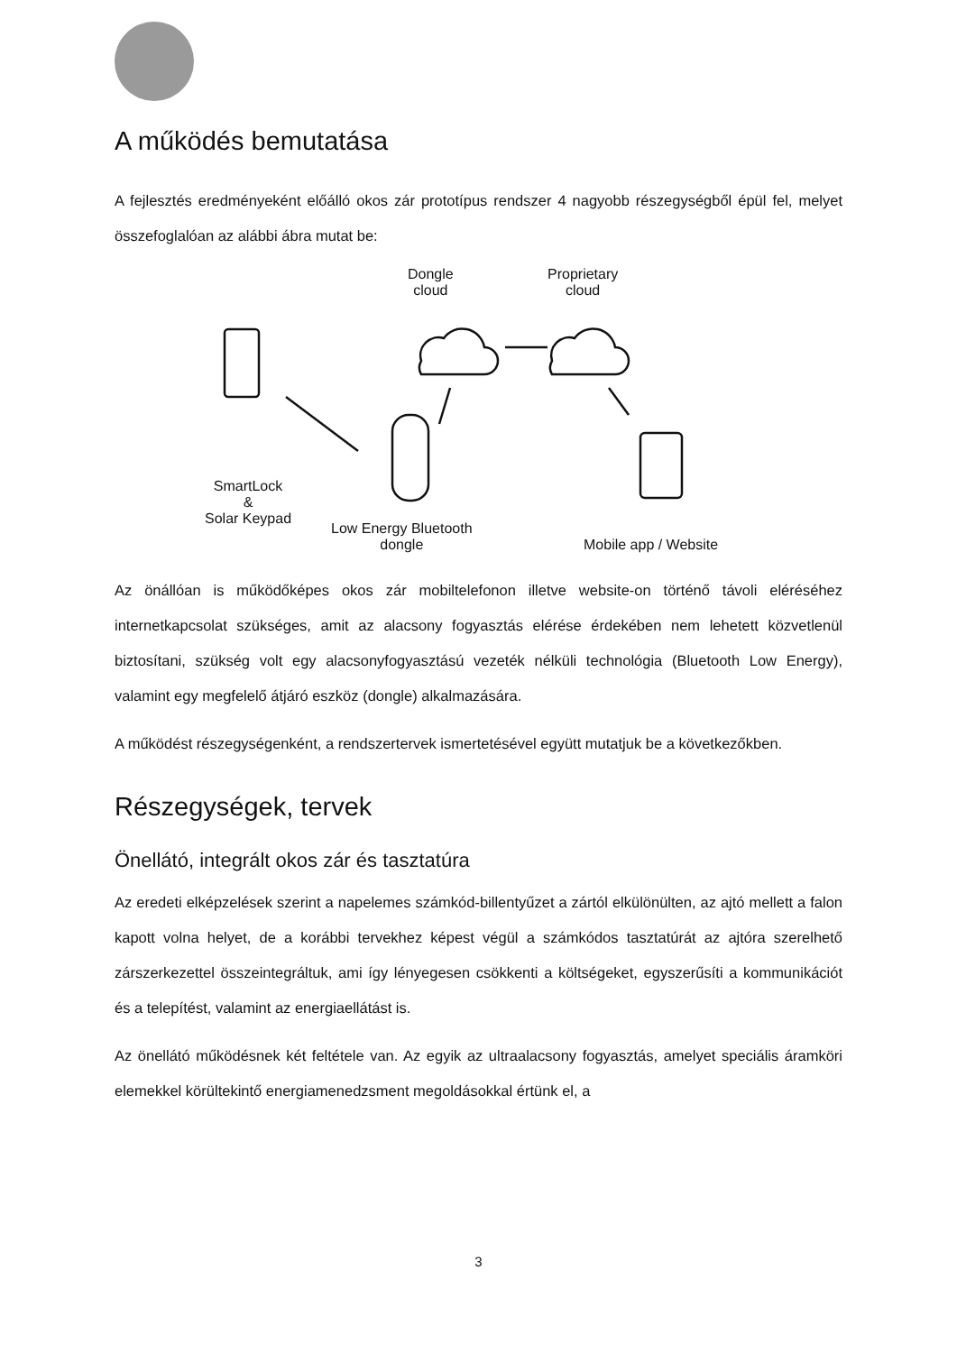A működés bemutatása
A fejlesztés eredményeként előálló okos zár prototípus rendszer 4 nagyobb részegységből épül fel, melyet összefoglalóan az alábbi ábra mutat be:
Dongle
cloud
Proprietary
cloud
SmartLock
&
Solar Keypad
Low Energy Bluetooth
dongle
Mobile app / Website
Az önállóan is működőképes okos zár mobiltelefonon illetve website-on történő távoli eléréséhez internetkapcsolat szükséges, amit az alacsony fogyasztás elérése érdekében nem lehetett közvetlenül biztosítani, szükség volt egy alacsonyfogyasztású vezeték nélküli technológia (Bluetooth Low Energy), valamint egy megfelelő átjáró eszköz (dongle) alkalmazására.
A működést részegységenként, a rendszertervek ismertetésével együtt mutatjuk be a következőkben.
Részegységek, tervek
Önellátó, integrált okos zár és tasztatúra
Az eredeti elképzelések szerint a napelemes számkód-billentyűzet a zártól elkülönülten, az ajtó mellett a falon kapott volna helyet, de a korábbi tervekhez képest végül a számkódos tasztatúrát az ajtóra szerelhető zárszerkezettel összeintegráltuk, ami így lényegesen csökkenti a költségeket, egyszerűsíti a kommunikációt és a telepítést, valamint az energiaellátást is.
Az önellátó működésnek két feltétele van. Az egyik az ultraalacsony fogyasztás, amelyet speciális áramköri elemekkel körültekintő energiamenedzsment megoldásokkal értünk el, a
3